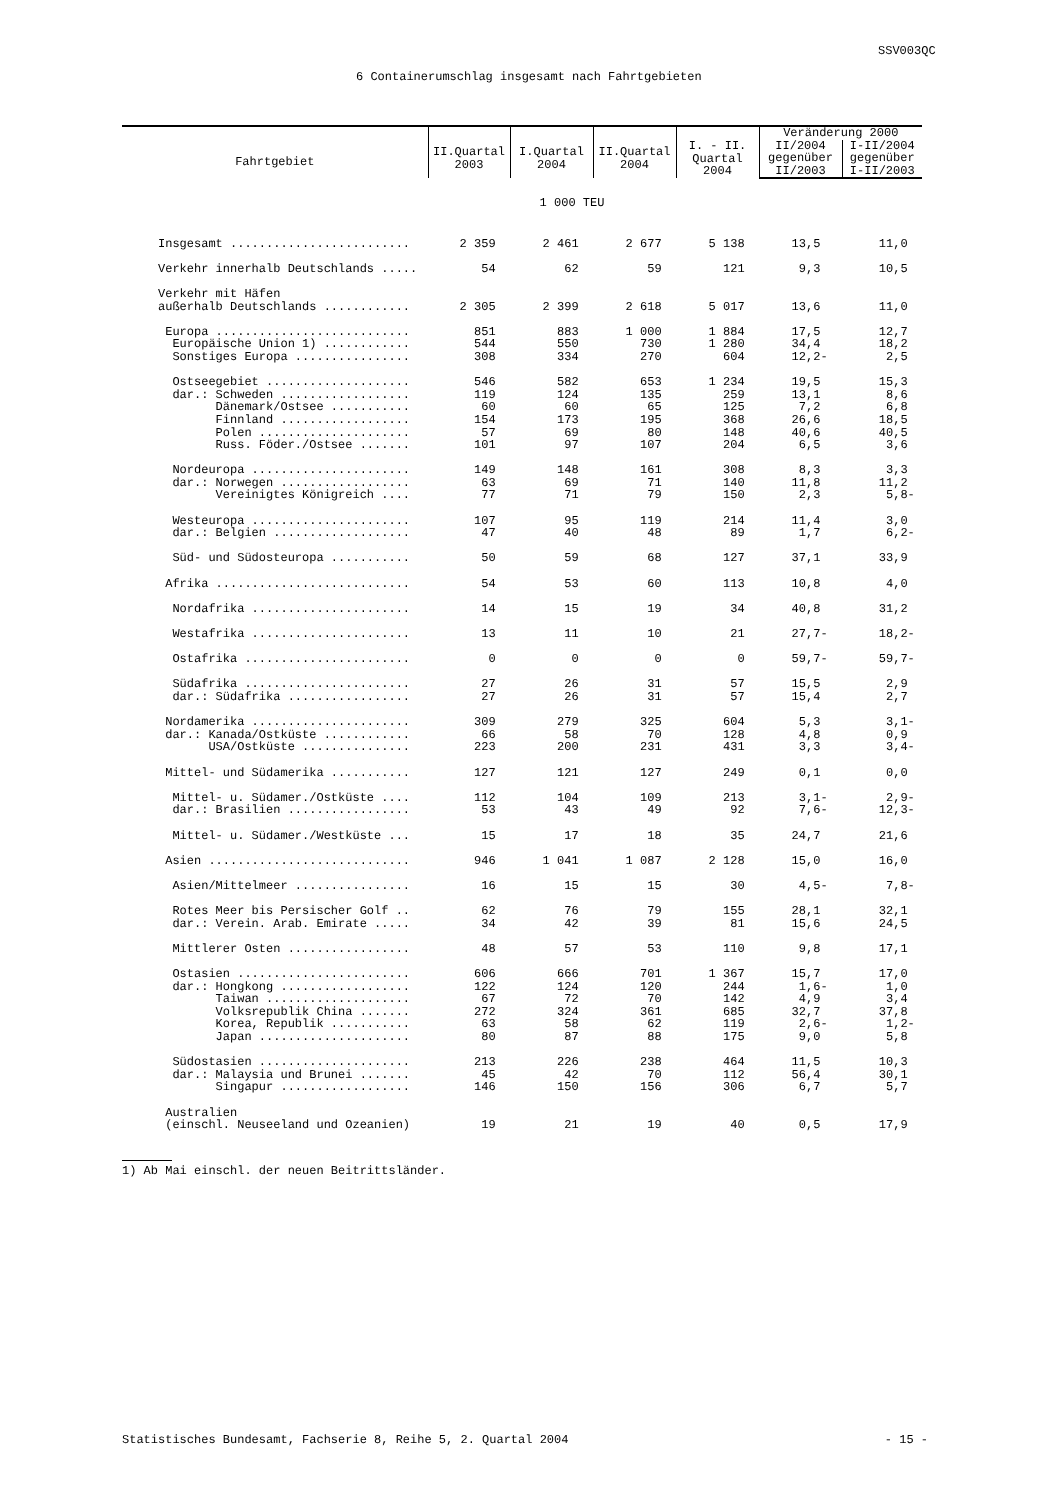SSV003QC
6 Containerumschlag insgesamt nach Fahrtgebieten
| Fahrtgebiet | II.Quartal 2003 | I.Quartal 2004 | II.Quartal 2004 | I. - II. Quartal 2004 | Veränderung 2000 | |
| --- | --- | --- | --- | --- | --- | --- |
| | | | | | II/2004 gegenüber II/2003 | I-II/2004 gegenüber I-II/2003 |
| 1 000 TEU | | | | | | |
| Insgesamt ......................... | 2 359 | 2 461 | 2 677 | 5 138 | 13,5 | 11,0 |
| Verkehr innerhalb Deutschlands ..... | 54 | 62 | 59 | 121 | 9,3 | 10,5 |
| Verkehr mit Häfen | | | | | | |
| außerhalb Deutschlands ............ | 2 305 | 2 399 | 2 618 | 5 017 | 13,6 | 11,0 |
| Europa ........................... | 851 | 883 | 1 000 | 1 884 | 17,5 | 12,7 |
| Europäische Union 1) ............ | 544 | 550 | 730 | 1 280 | 34,4 | 18,2 |
| Sonstiges Europa ................ | 308 | 334 | 270 | 604 | 12,2- | 2,5 |
| Ostseegebiet .................... | 546 | 582 | 653 | 1 234 | 19,5 | 15,3 |
| dar.: Schweden .................. | 119 | 124 | 135 | 259 | 13,1 | 8,6 |
| Dänemark/Ostsee ........... | 60 | 60 | 65 | 125 | 7,2 | 6,8 |
| Finnland .................. | 154 | 173 | 195 | 368 | 26,6 | 18,5 |
| Polen ..................... | 57 | 69 | 80 | 148 | 40,6 | 40,5 |
| Russ. Föder./Ostsee ....... | 101 | 97 | 107 | 204 | 6,5 | 3,6 |
| Nordeuropa ...................... | 149 | 148 | 161 | 308 | 8,3 | 3,3 |
| dar.: Norwegen .................. | 63 | 69 | 71 | 140 | 11,8 | 11,2 |
| Vereinigtes Königreich .... | 77 | 71 | 79 | 150 | 2,3 | 5,8- |
| Westeuropa ...................... | 107 | 95 | 119 | 214 | 11,4 | 3,0 |
| dar.: Belgien ................... | 47 | 40 | 48 | 89 | 1,7 | 6,2- |
| Süd- und Südosteuropa ........... | 50 | 59 | 68 | 127 | 37,1 | 33,9 |
| Afrika ........................... | 54 | 53 | 60 | 113 | 10,8 | 4,0 |
| Nordafrika ...................... | 14 | 15 | 19 | 34 | 40,8 | 31,2 |
| Westafrika ...................... | 13 | 11 | 10 | 21 | 27,7- | 18,2- |
| Ostafrika ....................... | 0 | 0 | 0 | 0 | 59,7- | 59,7- |
| Südafrika ....................... | 27 | 26 | 31 | 57 | 15,5 | 2,9 |
| dar.: Südafrika ................. | 27 | 26 | 31 | 57 | 15,4 | 2,7 |
| Nordamerika ...................... | 309 | 279 | 325 | 604 | 5,3 | 3,1- |
| dar.: Kanada/Ostküste ............ | 66 | 58 | 70 | 128 | 4,8 | 0,9 |
| USA/Ostküste ............... | 223 | 200 | 231 | 431 | 3,3 | 3,4- |
| Mittel- und Südamerika ........... | 127 | 121 | 127 | 249 | 0,1 | 0,0 |
| Mittel- u. Südamer./Ostküste .... | 112 | 104 | 109 | 213 | 3,1- | 2,9- |
| dar.: Brasilien ................. | 53 | 43 | 49 | 92 | 7,6- | 12,3- |
| Mittel- u. Südamer./Westküste ... | 15 | 17 | 18 | 35 | 24,7 | 21,6 |
| Asien ............................ | 946 | 1 041 | 1 087 | 2 128 | 15,0 | 16,0 |
| Asien/Mittelmeer ................ | 16 | 15 | 15 | 30 | 4,5- | 7,8- |
| Rotes Meer bis Persischer Golf .. | 62 | 76 | 79 | 155 | 28,1 | 32,1 |
| dar.: Verein. Arab. Emirate ..... | 34 | 42 | 39 | 81 | 15,6 | 24,5 |
| Mittlerer Osten ................. | 48 | 57 | 53 | 110 | 9,8 | 17,1 |
| Ostasien ........................ | 606 | 666 | 701 | 1 367 | 15,7 | 17,0 |
| dar.: Hongkong .................. | 122 | 124 | 120 | 244 | 1,6- | 1,0 |
| Taiwan .................... | 67 | 72 | 70 | 142 | 4,9 | 3,4 |
| Volksrepublik China ....... | 272 | 324 | 361 | 685 | 32,7 | 37,8 |
| Korea, Republik ........... | 63 | 58 | 62 | 119 | 2,6- | 1,2- |
| Japan ..................... | 80 | 87 | 88 | 175 | 9,0 | 5,8 |
| Südostasien ..................... | 213 | 226 | 238 | 464 | 11,5 | 10,3 |
| dar.: Malaysia und Brunei ....... | 45 | 42 | 70 | 112 | 56,4 | 30,1 |
| Singapur .................. | 146 | 150 | 156 | 306 | 6,7 | 5,7 |
| Australien | | | | | | |
| (einschl. Neuseeland und Ozeanien) | 19 | 21 | 19 | 40 | 0,5 | 17,9 |
1) Ab Mai einschl. der neuen Beitrittsländer.
Statistisches Bundesamt, Fachserie 8, Reihe 5, 2. Quartal 2004 - 15 -